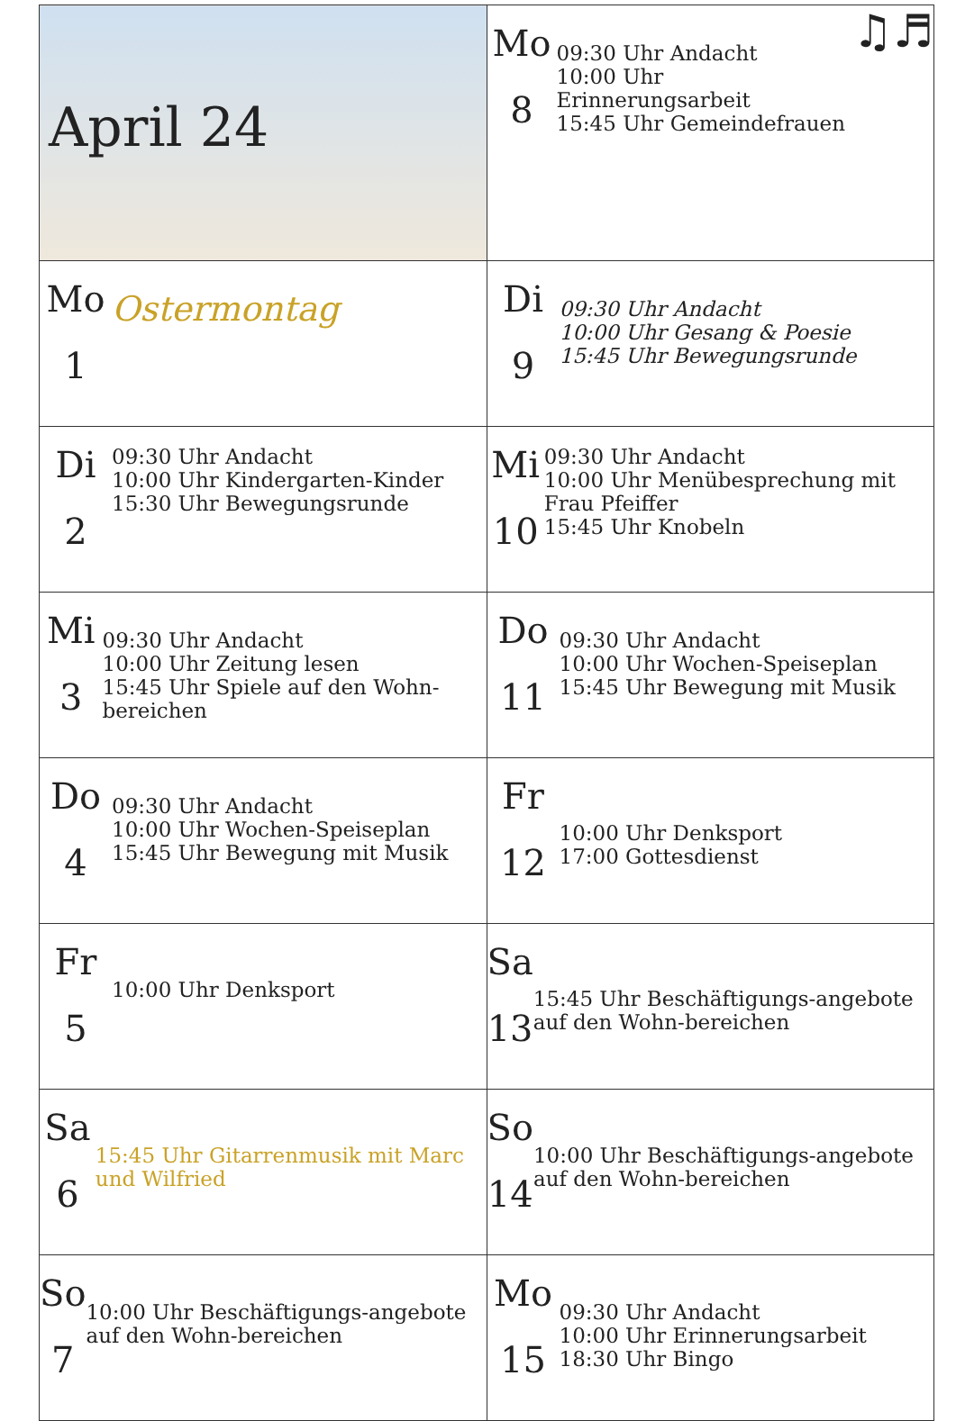| April 24 | Mo 8 09:30 Uhr Andacht 10:00 Uhr Erinnerungsarbeit 15:45 Uhr Gemeindefrauen ♫♬ |
| Mo 1 Ostermontag | Di 9 09:30 Uhr Andacht 10:00 Uhr Gesang & Poesie 15:45 Uhr Bewegungsrunde |
| Di 2 09:30 Uhr Andacht 10:00 Uhr Kindergarten-Kinder 15:30 Uhr Bewegungsrunde | Mi 10 09:30 Uhr Andacht 10:00 Uhr Menübesprechung mit Frau Pfeiffer 15:45 Uhr Knobeln |
| Mi 3 09:30 Uhr Andacht 10:00 Uhr Zeitung lesen 15:45 Uhr Spiele auf den Wohn-bereichen | Do 11 09:30 Uhr Andacht 10:00 Uhr Wochen-Speiseplan 15:45 Uhr Bewegung mit Musik |
| Do 4 09:30 Uhr Andacht 10:00 Uhr Wochen-Speiseplan 15:45 Uhr Bewegung mit Musik | Fr 12 10:00 Uhr Denksport 17:00 Gottesdienst |
| Fr 5 10:00 Uhr Denksport | Sa 13 15:45 Uhr Beschäftigungs-angebote auf den Wohn-bereichen |
| Sa 6 15:45 Uhr Gitarrenmusik mit Marc und Wilfried | So 14 10:00 Uhr Beschäftigungs-angebote auf den Wohn-bereichen |
| So 7 10:00 Uhr Beschäftigungs-angebote auf den Wohn-bereichen | Mo 15 09:30 Uhr Andacht 10:00 Uhr Erinnerungsarbeit 18:30 Uhr Bingo |